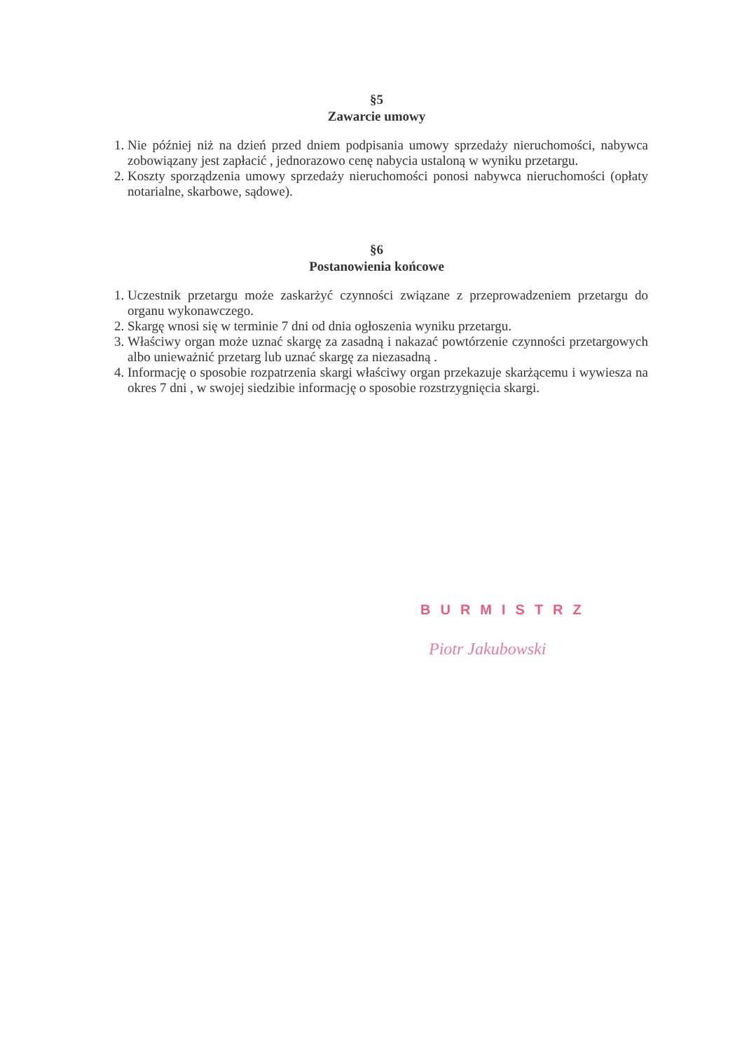§5
Zawarcie umowy
1. Nie później niż na dzień przed dniem podpisania umowy sprzedaży nieruchomości, nabywca zobowiązany jest zapłacić , jednorazowo cenę nabycia ustaloną w wyniku przetargu.
2. Koszty sporządzenia umowy sprzedaży nieruchomości ponosi nabywca nieruchomości (opłaty notarialne, skarbowe, sądowe).
§6
Postanowienia końcowe
1. Uczestnik przetargu może zaskarżyć czynności związane z przeprowadzeniem przetargu do organu wykonawczego.
2. Skargę wnosi się w terminie 7 dni od dnia ogłoszenia wyniku przetargu.
3. Właściwy organ może uznać skargę za zasadną i nakazać powtórzenie czynności przetargowych albo unieważnić przetarg lub uznać skargę za niezasadną .
4. Informację o sposobie rozpatrzenia skargi właściwy organ przekazuje skarżącemu i wywiesza na okres 7 dni , w swojej siedzibie informację o sposobie rozstrzygnięcia skargi.
BURMISTRZ
Piotr Jakubowski